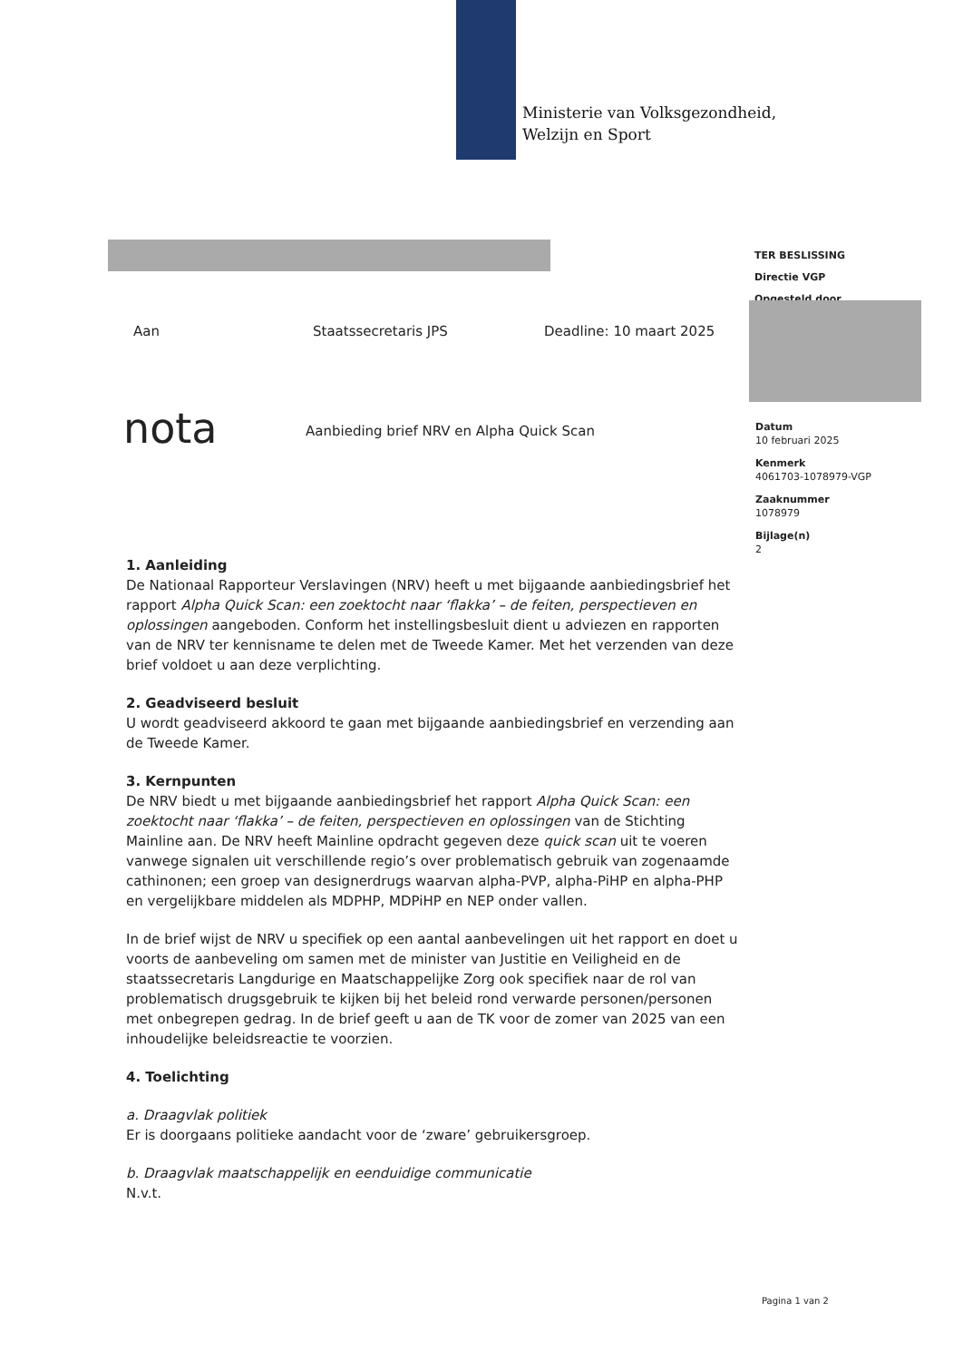Ministerie van Volksgezondheid,
Welzijn en Sport
TER BESLISSING
Directie VGP
Opgesteld door
Aan Staatssecretaris JPS Deadline: 10 maart 2025
nota
Aanbieding brief NRV en Alpha Quick Scan
Datum
10 februari 2025
Kenmerk
4061703-1078979-VGP
Zaaknummer
1078979
Bijlage(n)
2
1. Aanleiding
De Nationaal Rapporteur Verslavingen (NRV) heeft u met bijgaande aanbiedingsbrief het rapport Alpha Quick Scan: een zoektocht naar ‘flakka’ – de feiten, perspectieven en oplossingen aangeboden. Conform het instellingsbesluit dient u adviezen en rapporten van de NRV ter kennisname te delen met de Tweede Kamer. Met het verzenden van deze brief voldoet u aan deze verplichting.
2. Geadviseerd besluit
U wordt geadviseerd akkoord te gaan met bijgaande aanbiedingsbrief en verzending aan de Tweede Kamer.
3. Kernpunten
De NRV biedt u met bijgaande aanbiedingsbrief het rapport Alpha Quick Scan: een zoektocht naar ‘flakka’ – de feiten, perspectieven en oplossingen van de Stichting Mainline aan. De NRV heeft Mainline opdracht gegeven deze quick scan uit te voeren vanwege signalen uit verschillende regio’s over problematisch gebruik van zogenaamde cathinonen; een groep van designerdrugs waarvan alpha-PVP, alpha-PiHP en alpha-PHP en vergelijkbare middelen als MDPHP, MDPiHP en NEP onder vallen.
In de brief wijst de NRV u specifiek op een aantal aanbevelingen uit het rapport en doet u voorts de aanbeveling om samen met de minister van Justitie en Veiligheid en de staatssecretaris Langdurige en Maatschappelijke Zorg ook specifiek naar de rol van problematisch drugsgebruik te kijken bij het beleid rond verwarde personen/personen met onbegrepen gedrag. In de brief geeft u aan de TK voor de zomer van 2025 van een inhoudelijke beleidsreactie te voorzien.
4. Toelichting
a. Draagvlak politiek
Er is doorgaans politieke aandacht voor de ‘zware’ gebruikersgroep.
b. Draagvlak maatschappelijk en eenduidige communicatie
N.v.t.
Pagina 1 van 2